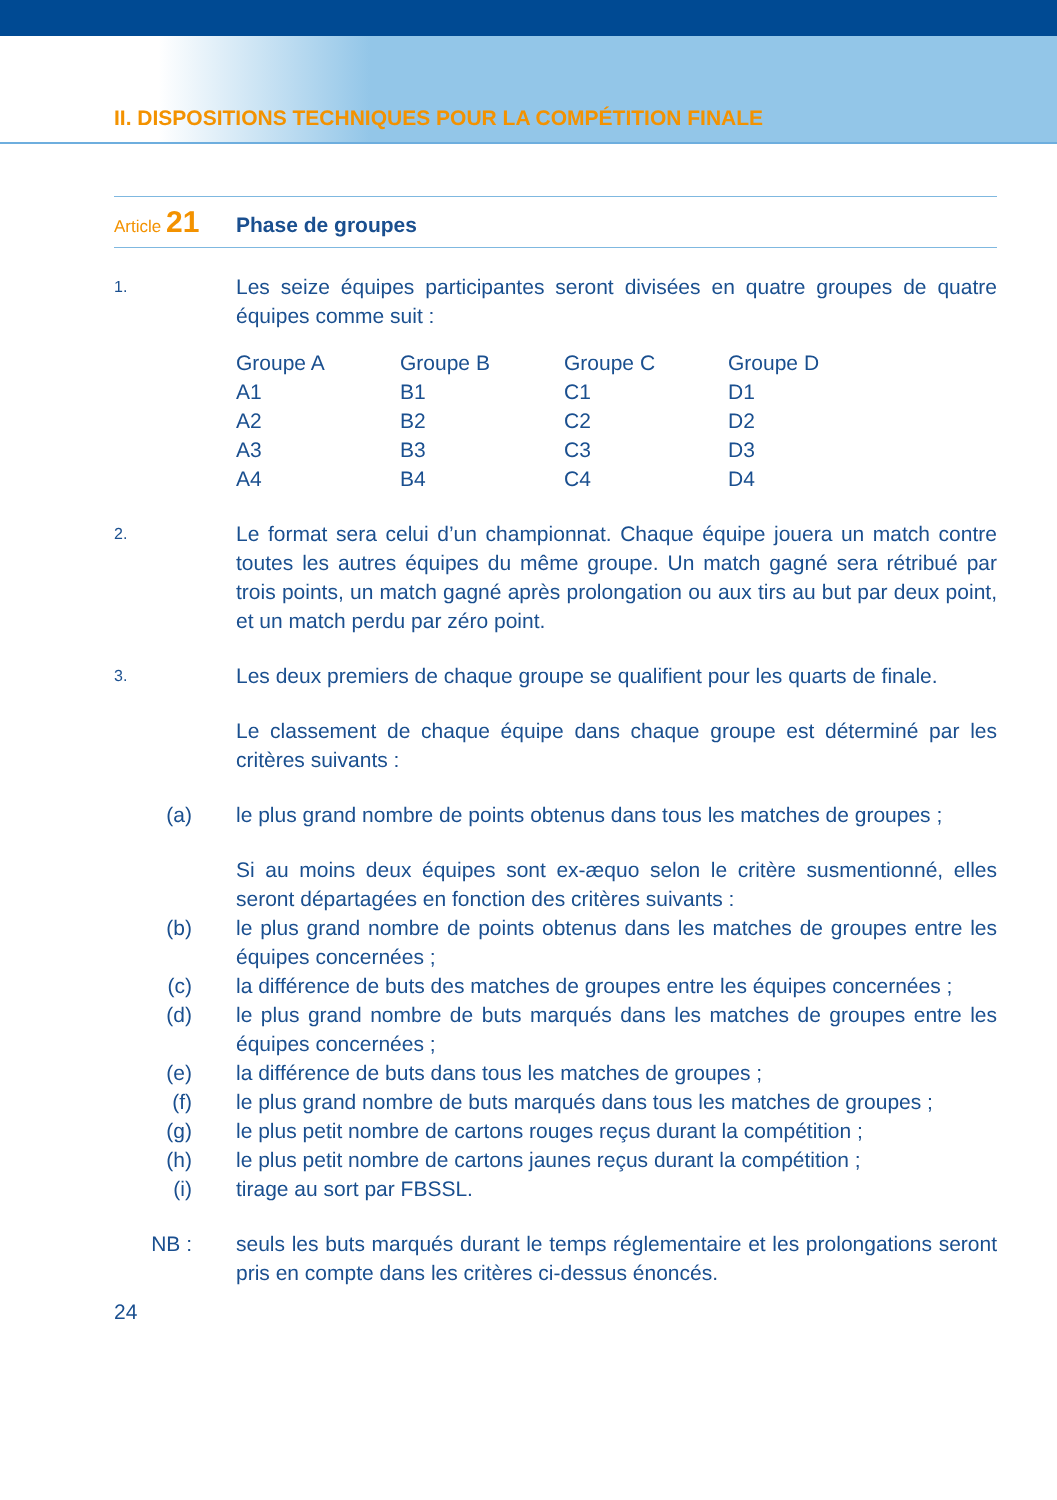II. DISPOSITIONS TECHNIQUES POUR LA COMPÉTITION FINALE
Article 21 Phase de groupes
1.
Les seize équipes participantes seront divisées en quatre groupes de quatre équipes comme suit :
| Groupe A | Groupe B | Groupe C | Groupe D |
| A1 | B1 | C1 | D1 |
| A2 | B2 | C2 | D2 |
| A3 | B3 | C3 | D3 |
| A4 | B4 | C4 | D4 |
2.
Le format sera celui d’un championnat. Chaque équipe jouera un match contre toutes les autres équipes du même groupe. Un match gagné sera rétribué par trois points, un match gagné après prolongation ou aux tirs au but par deux point, et un match perdu par zéro point.
3.
Les deux premiers de chaque groupe se qualifient pour les quarts de finale.
Le classement de chaque équipe dans chaque groupe est déterminé par les critères suivants :
(a) le plus grand nombre de points obtenus dans tous les matches de groupes ;
Si au moins deux équipes sont ex-æquo selon le critère susmentionné, elles seront départagées en fonction des critères suivants :
(b) le plus grand nombre de points obtenus dans les matches de groupes entre les équipes concernées ;
(c) la différence de buts des matches de groupes entre les équipes concernées ;
(d) le plus grand nombre de buts marqués dans les matches de groupes entre les équipes concernées ;
(e) la différence de buts dans tous les matches de groupes ;
(f) le plus grand nombre de buts marqués dans tous les matches de groupes ;
(g) le plus petit nombre de cartons rouges reçus durant la compétition ;
(h) le plus petit nombre de cartons jaunes reçus durant la compétition ;
(i) tirage au sort par FBSSL.
NB : seuls les buts marqués durant le temps réglementaire et les prolongations seront pris en compte dans les critères ci-dessus énoncés.
24